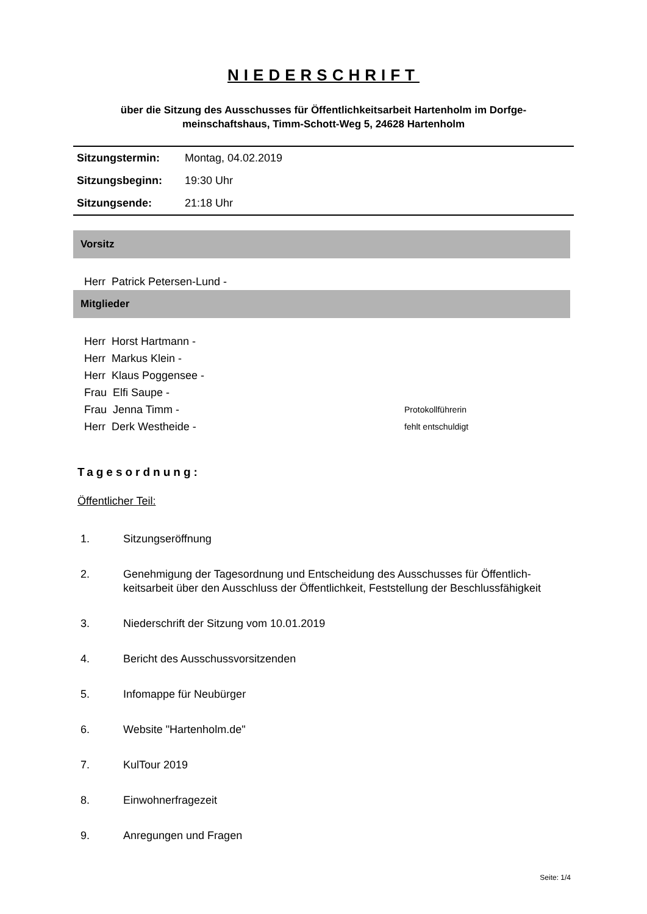NIEDERSCHRIFT
über die Sitzung des Ausschusses für Öffentlichkeitsarbeit Hartenholm im Dorfge-
meinschaftshaus, Timm-Schott-Weg 5, 24628 Hartenholm
| Sitzungstermin: | Montag, 04.02.2019 |
| Sitzungsbeginn: | 19:30 Uhr |
| Sitzungsende: | 21:18 Uhr |
Vorsitz
Herr Patrick Petersen-Lund -
Mitglieder
Herr Horst Hartmann -
Herr Markus Klein -
Herr Klaus Poggensee -
Frau Elfi Saupe -
Frau Jenna Timm - Protokollführerin
Herr Derk Westheide - fehlt entschuldigt
Tagesordnung:
Öffentlicher Teil:
1. Sitzungseröffnung
2. Genehmigung der Tagesordnung und Entscheidung des Ausschusses für Öffentlich-
keitsarbeit über den Ausschluss der Öffentlichkeit, Feststellung der Beschlussfähigkeit
3. Niederschrift der Sitzung vom 10.01.2019
4. Bericht des Ausschussvorsitzenden
5. Infomappe für Neubürger
6. Website "Hartenholm.de"
7. KulTour 2019
8. Einwohnerfragezeit
9. Anregungen und Fragen
Seite: 1/4